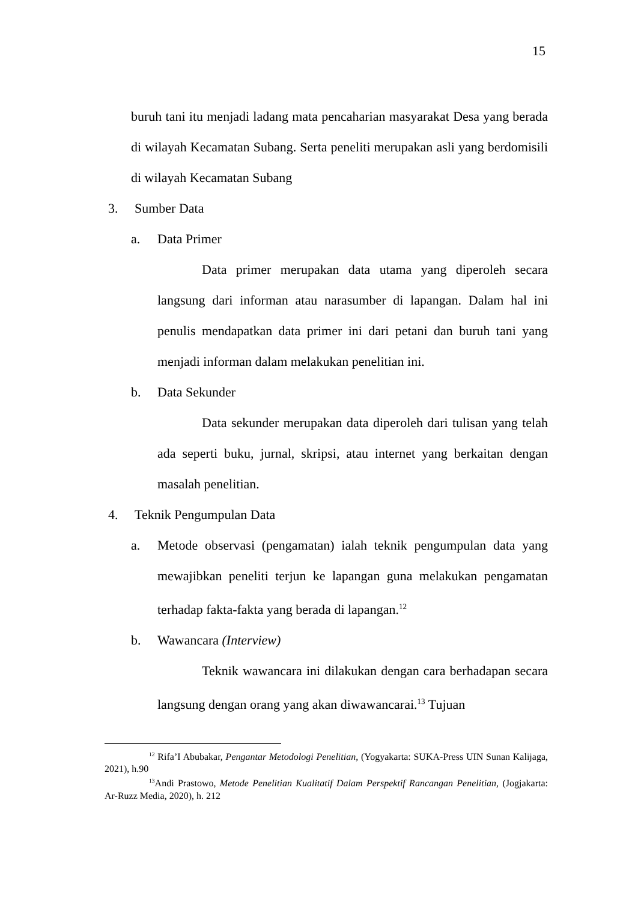15
buruh tani itu menjadi ladang mata pencaharian masyarakat Desa yang berada di wilayah Kecamatan Subang. Serta peneliti merupakan asli yang berdomisili di wilayah Kecamatan Subang
3. Sumber Data
a. Data Primer
Data primer merupakan data utama yang diperoleh secara langsung dari informan atau narasumber di lapangan. Dalam hal ini penulis mendapatkan data primer ini dari petani dan buruh tani yang menjadi informan dalam melakukan penelitian ini.
b. Data Sekunder
Data sekunder merupakan data diperoleh dari tulisan yang telah ada seperti buku, jurnal, skripsi, atau internet yang berkaitan dengan masalah penelitian.
4. Teknik Pengumpulan Data
a. Metode observasi (pengamatan) ialah teknik pengumpulan data yang mewajibkan peneliti terjun ke lapangan guna melakukan pengamatan terhadap fakta-fakta yang berada di lapangan.<sup>12</sup>
b. Wawancara (Interview)
Teknik wawancara ini dilakukan dengan cara berhadapan secara langsung dengan orang yang akan diwawancarai.<sup>13</sup> Tujuan
<sup>12</sup> Rifa’I Abubakar, Pengantar Metodologi Penelitian, (Yogyakarta: SUKA-Press UIN Sunan Kalijaga, 2021), h.90
<sup>13</sup> Andi Prastowo, Metode Penelitian Kualitatif Dalam Perspektif Rancangan Penelitian, (Jogjakarta: Ar-Ruzz Media, 2020), h. 212